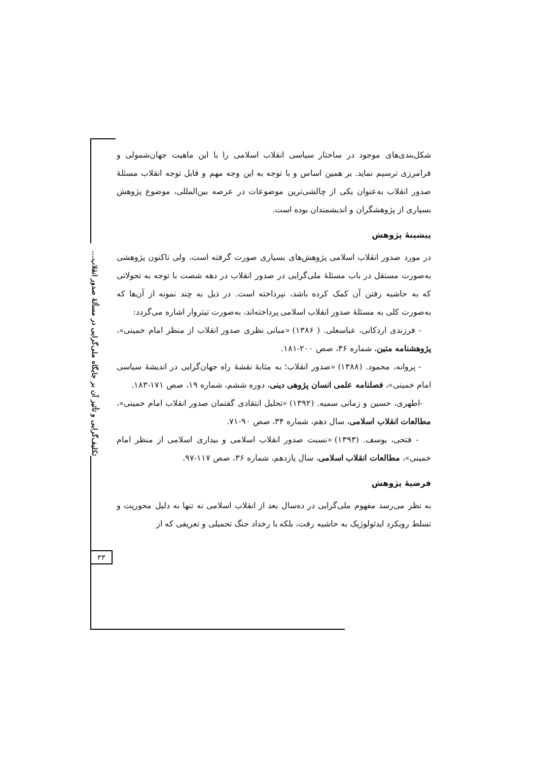تکلیف‌گرایی و تأثیر آن بر جایگاه ملی‌گرایی در مسألهٔ صدور انقلاب...
۳۳
شکل‌بندی‌های موجود در ساختار سیاسی انقلاب اسلامی را با این ماهیت جهان‌شمولی و فرامرزی ترسیم نماید. بر همین اساس و با توجه به این وجه مهم و قابل توجه انقلاب مسئلهٔ صدور انقلاب به‌عنوان یکی از چالشی‌ترین موضوعات در عرصه بین‌المللی، موضوع پژوهش بسیاری از پژوهشگران و اندیشمندان بوده است.
پیشینهٔ پژوهش
در مورد صدور انقلاب اسلامی پژوهش‌های بسیاری صورت گرفته است، ولی تاکنون پژوهشی به‌صورت مستقل در باب مسئلهٔ ملی‌گرایی در صدور انقلاب در دهه شصت با توجه به تحولاتی که به حاشیه رفتن آن کمک کرده باشد، نپرداخته است. در ذیل به چند نمونه از آن‌ها که به‌صورت کلی به مسئلهٔ صدور انقلاب اسلامی پرداخته‌اند، به‌صورت تیتروار اشاره می‌گردد:
- فرزندی اردکانی، عباسعلی. ( ۱۳۸۶) «مبانی نظری صدور انقلاب از منظر امام خمینی»، پژوهشنامه متین، شماره ۳۶، صص ۲۰۰-۱۸۱.
- پروانه، محمود. (۱۳۸۸) «صدور انقلاب؛ به مثابهٔ نقشهٔ راه جهان‌گرایی در اندیشهٔ سیاسی امام خمینی»، فصلنامه علمی انسان پژوهی دینی، دوره ششم، شماره ۱۹، صص ۱۷۱-۱۸۳.
-اطهری، حسین و زمانی سمیه. (۱۳۹۲) «تحلیل انتقادی گفتمان صدور انقلاب امام خمینی»، مطالعات انقلاب اسلامی، سال دهم، شماره ۳۴، صص ۹۰-۷۱.
- فتحی، یوسف. (۱۳۹۳) «نسبت صدور انقلاب اسلامی و بیداری اسلامی از منظر امام خمینی»، مطالعات انقلاب اسلامی، سال یازدهم، شماره ۳۶، صص ۱۱۷-۹۷.
فرضیهٔ پژوهش
به نظر می‌رسد مفهوم ملی‌گرایی در ده‌سال بعد از انقلاب اسلامی نه تنها به دلیل محوریت و تسلط رویکرد ایدئولوژیک به حاشیه رفت، بلکه با رخداد جنگ تحمیلی و تعریفی که از